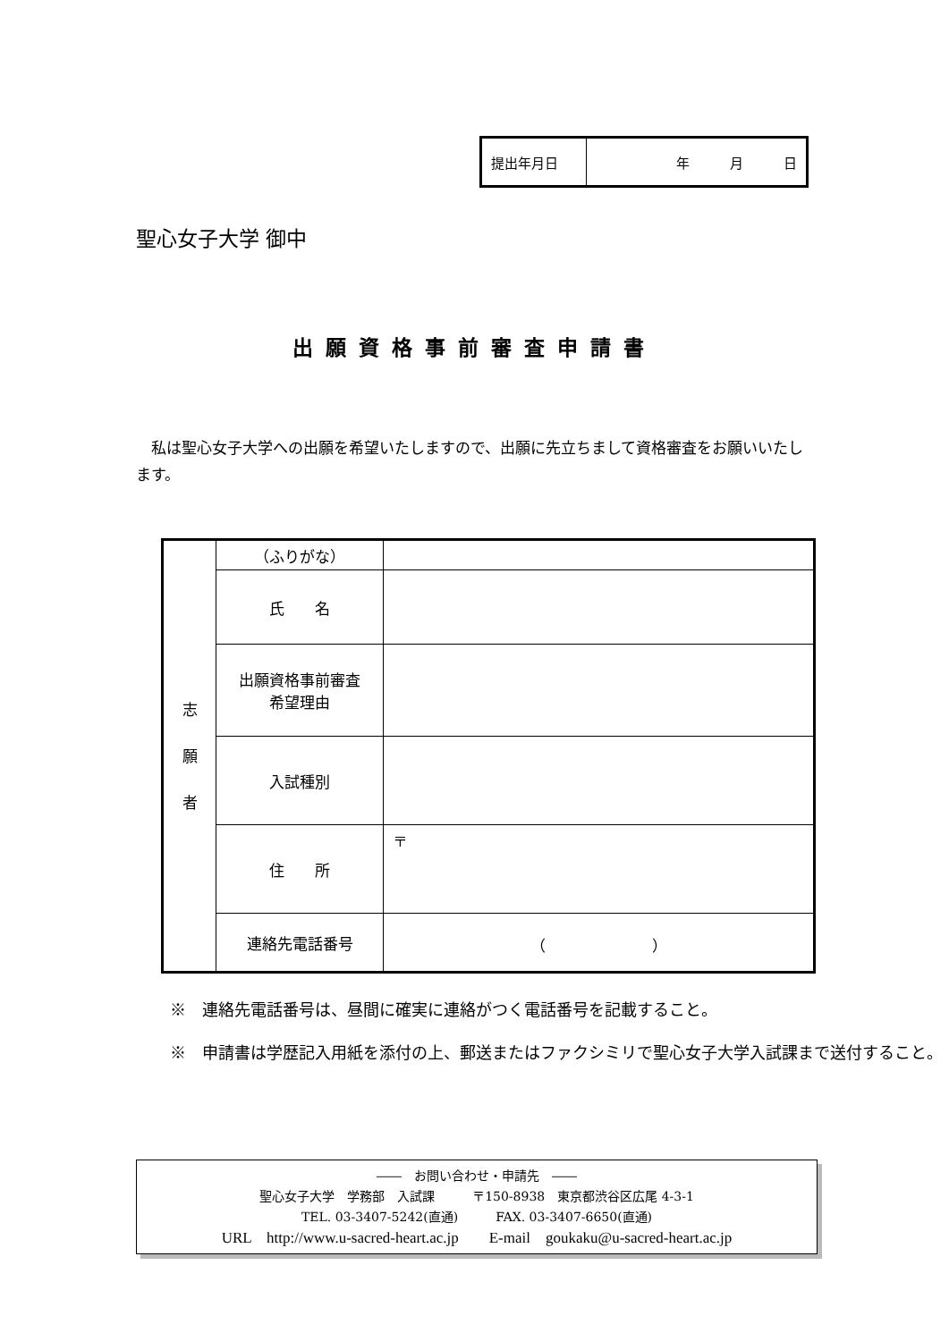| 提出年月日 | 年 月 日 |
聖心女子大学 御中
出願資格事前審査申請書
私は聖心女子大学への出願を希望いたしますので、出願に先立ちまして資格審査をお願いいたします。
| 志 願 者 | （ふりがな） | |
| | 氏 名 | |
| | 出願資格事前審査 希望理由 | |
| | 入試種別 | |
| | 住 所 | 〒 |
| | 連絡先電話番号 | （ ） |
※　連絡先電話番号は、昼間に確実に連絡がつく電話番号を記載すること。
※　申請書は学歴記入用紙を添付の上、郵送またはファクシミリで聖心女子大学入試課まで送付すること。
――　お問い合わせ・申請先　――
聖心女子大学　学務部　入試課　　　〒150-8938　東京都渋谷区広尾 4-3-1
TEL. 03-3407-5242(直通)　　　FAX. 03-3407-6650(直通)
URL　http://www.u-sacred-heart.ac.jp　　E-mail　goukaku@u-sacred-heart.ac.jp